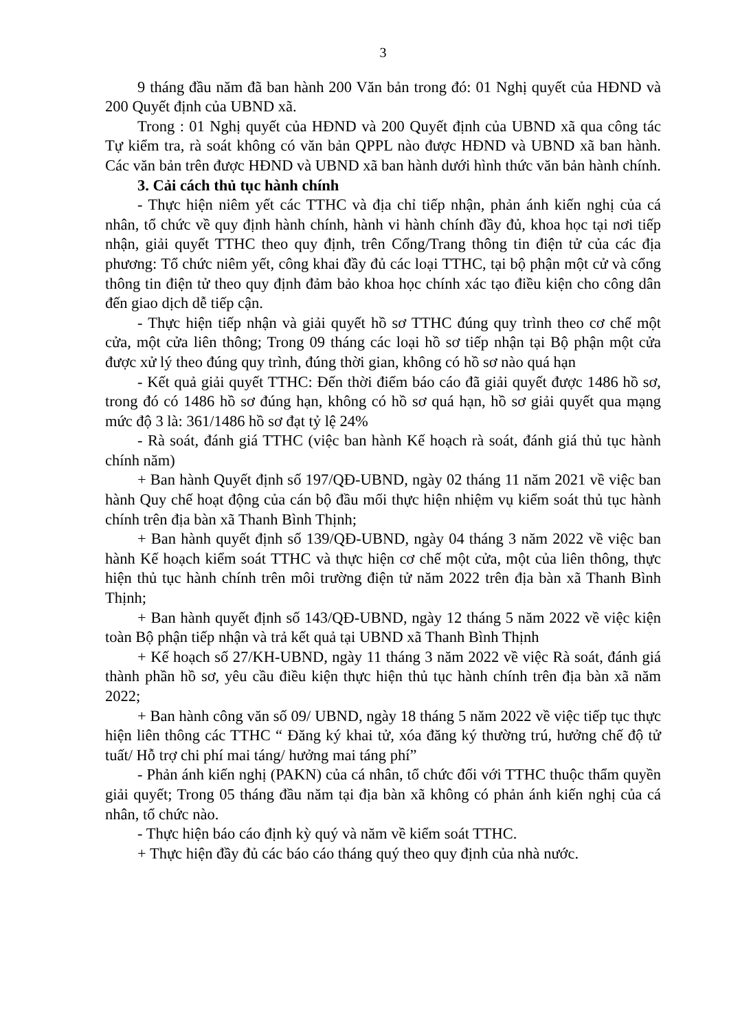3
9 tháng đầu năm đã ban hành 200 Văn bản trong đó: 01 Nghị quyết của HĐND và 200 Quyết định của UBND xã.
Trong : 01 Nghị quyết của HĐND và 200 Quyết định của UBND xã qua công tác Tự kiểm tra, rà soát không có văn bản QPPL nào được HĐND và UBND xã ban hành. Các văn bản trên được HĐND và UBND xã ban hành dưới hình thức văn bản hành chính.
3. Cải cách thủ tục hành chính
- Thực hiện niêm yết các TTHC và địa chỉ tiếp nhận, phản ánh kiến nghị của cá nhân, tổ chức về quy định hành chính, hành vi hành chính đầy đủ, khoa học tại nơi tiếp nhận, giải quyết TTHC theo quy định, trên Cổng/Trang thông tin điện tử của các địa phương: Tổ chức niêm yết, công khai đầy đủ các loại TTHC, tại bộ phận một cử và cổng thông tin điện tử theo quy định đảm bảo khoa học chính xác tạo điều kiện cho công dân đến giao dịch dễ tiếp cận.
- Thực hiện tiếp nhận và giải quyết hồ sơ TTHC đúng quy trình theo cơ chế một cửa, một cửa liên thông; Trong 09 tháng các loại hồ sơ tiếp nhận tại Bộ phận một cửa được xử lý theo đúng quy trình, đúng thời gian, không có hồ sơ nào quá hạn
- Kết quả giải quyết TTHC: Đến thời điểm báo cáo đã giải quyết được 1486 hồ sơ, trong đó có 1486 hồ sơ đúng hạn, không có hồ sơ quá hạn, hồ sơ giải quyết qua mạng mức độ 3 là: 361/1486 hồ sơ đạt tỷ lệ 24%
- Rà soát, đánh giá TTHC (việc ban hành Kế hoạch rà soát, đánh giá thủ tục hành chính năm)
+ Ban hành Quyết định số 197/QĐ-UBND, ngày 02 tháng 11 năm 2021 về việc ban hành Quy chế hoạt động của cán bộ đầu mối thực hiện nhiệm vụ kiểm soát thủ tục hành chính trên địa bàn xã Thanh Bình Thịnh;
+ Ban hành quyết định số 139/QĐ-UBND, ngày 04 tháng 3 năm 2022 về việc ban hành Kế hoạch kiểm soát TTHC và thực hiện cơ chế một cửa, một của liên thông, thực hiện thủ tục hành chính trên môi trường điện tử năm 2022 trên địa bàn xã Thanh Bình Thịnh;
+ Ban hành quyết định số 143/QĐ-UBND, ngày 12 tháng 5 năm 2022 về việc kiện toàn Bộ phận tiếp nhận và trả kết quả tại UBND xã Thanh Bình Thịnh
+ Kế hoạch số 27/KH-UBND, ngày 11 tháng 3 năm 2022 về việc Rà soát, đánh giá thành phần hồ sơ, yêu cầu điều kiện thực hiện thủ tục hành chính trên địa bàn xã năm 2022;
+ Ban hành công văn số 09/ UBND, ngày 18 tháng 5 năm 2022 về việc tiếp tục thực hiện liên thông các TTHC “ Đăng ký khai tử, xóa đăng ký thường trú, hưởng chế độ tử tuất/ Hỗ trợ chi phí mai táng/ hưởng mai táng phí”
- Phản ánh kiến nghị (PAKN) của cá nhân, tổ chức đối với TTHC thuộc thẩm quyền giải quyết; Trong 05 tháng đầu năm tại địa bàn xã không có phản ánh kiến nghị của cá nhân, tổ chức nào.
- Thực hiện báo cáo định kỳ quý và năm về kiểm soát TTHC.
+ Thực hiện đầy đủ các báo cáo tháng quý theo quy định của nhà nước.